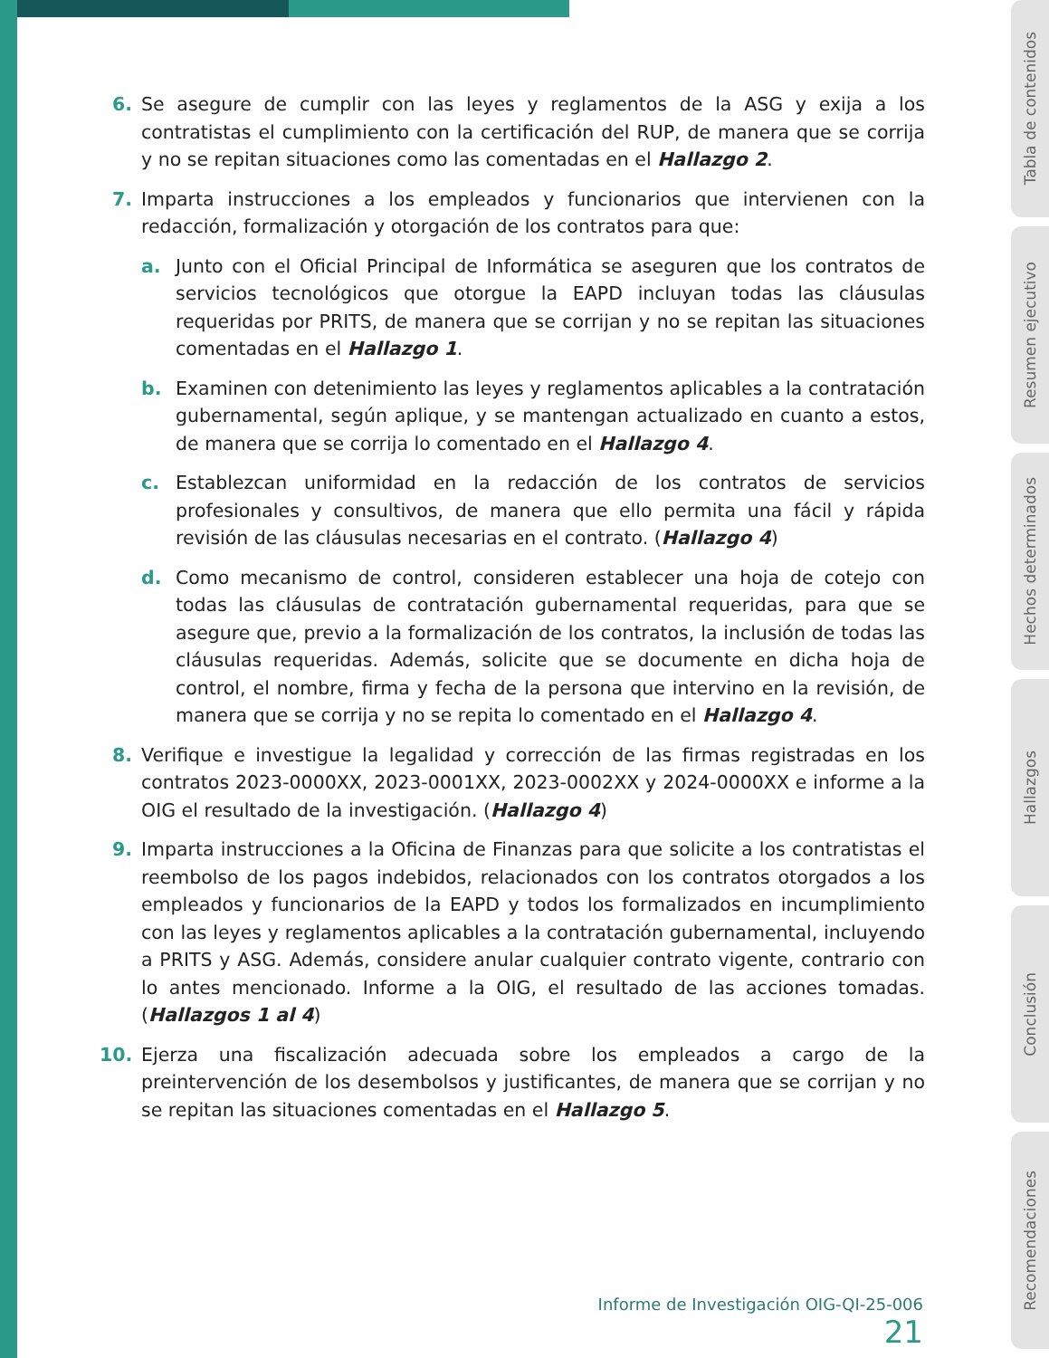6. Se asegure de cumplir con las leyes y reglamentos de la ASG y exija a los contratistas el cumplimiento con la certificación del RUP, de manera que se corrija y no se repitan situaciones como las comentadas en el Hallazgo 2.
7. Imparta instrucciones a los empleados y funcionarios que intervienen con la redacción, formalización y otorgación de los contratos para que:
a. Junto con el Oficial Principal de Informática se aseguren que los contratos de servicios tecnológicos que otorgue la EAPD incluyan todas las cláusulas requeridas por PRITS, de manera que se corrijan y no se repitan las situaciones comentadas en el Hallazgo 1.
b. Examinen con detenimiento las leyes y reglamentos aplicables a la contratación gubernamental, según aplique, y se mantengan actualizado en cuanto a estos, de manera que se corrija lo comentado en el Hallazgo 4.
c. Establezcan uniformidad en la redacción de los contratos de servicios profesionales y consultivos, de manera que ello permita una fácil y rápida revisión de las cláusulas necesarias en el contrato. (Hallazgo 4)
d. Como mecanismo de control, consideren establecer una hoja de cotejo con todas las cláusulas de contratación gubernamental requeridas, para que se asegure que, previo a la formalización de los contratos, la inclusión de todas las cláusulas requeridas. Además, solicite que se documente en dicha hoja de control, el nombre, firma y fecha de la persona que intervino en la revisión, de manera que se corrija y no se repita lo comentado en el Hallazgo 4.
8. Verifique e investigue la legalidad y corrección de las firmas registradas en los contratos 2023-0000XX, 2023-0001XX, 2023-0002XX y 2024-0000XX e informe a la OIG el resultado de la investigación. (Hallazgo 4)
9. Imparta instrucciones a la Oficina de Finanzas para que solicite a los contratistas el reembolso de los pagos indebidos, relacionados con los contratos otorgados a los empleados y funcionarios de la EAPD y todos los formalizados en incumplimiento con las leyes y reglamentos aplicables a la contratación gubernamental, incluyendo a PRITS y ASG. Además, considere anular cualquier contrato vigente, contrario con lo antes mencionado. Informe a la OIG, el resultado de las acciones tomadas. (Hallazgos 1 al 4)
10. Ejerza una fiscalización adecuada sobre los empleados a cargo de la preintervención de los desembolsos y justificantes, de manera que se corrijan y no se repitan las situaciones comentadas en el Hallazgo 5.
Informe de Investigación OIG-QI-25-006 21
Tabla de contenidos
Resumen ejecutivo
Hechos determinados
Hallazgos
Conclusión
Recomendaciones